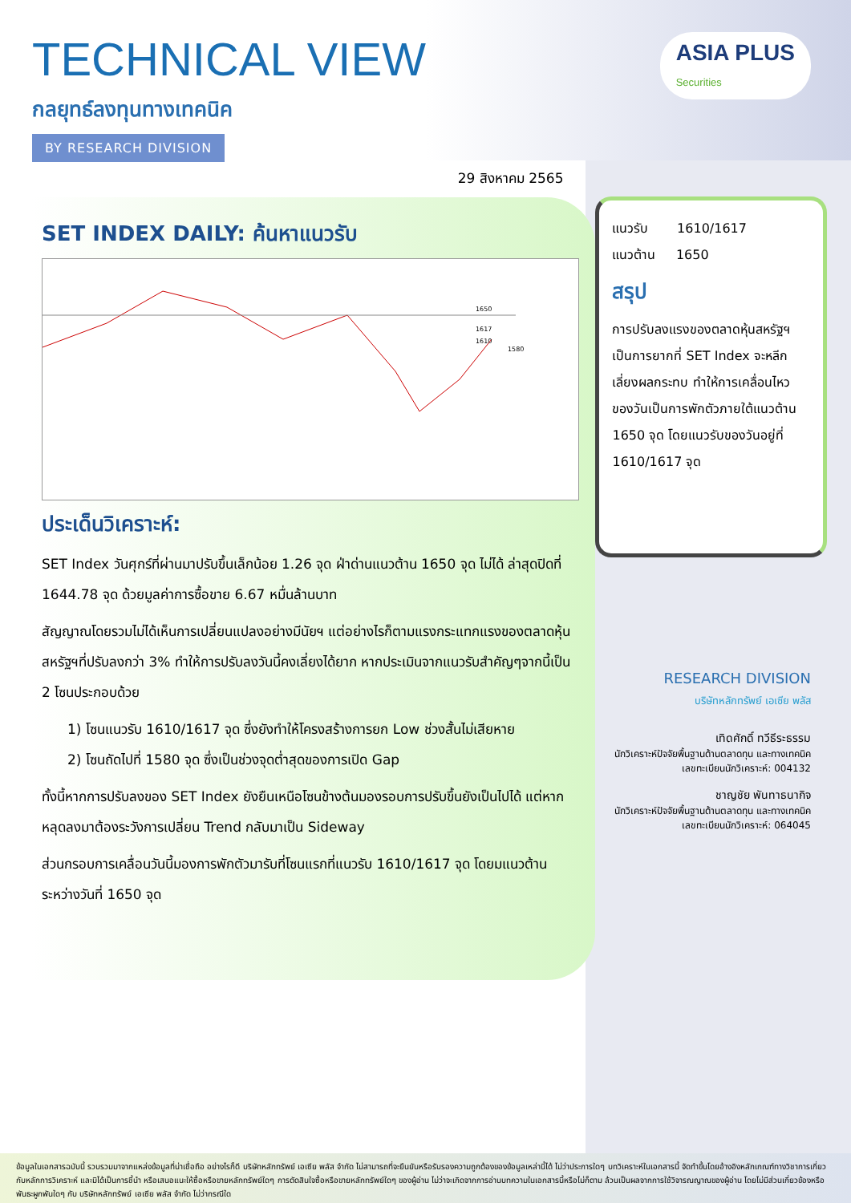ASIA PLUS
Securities
TECHNICAL VIEW
กลยุทธ์ลงทุนทางเทคนิค
BY RESEARCH DIVISION
29 สิงหาคม 2565
SET INDEX DAILY: ค้นหาแนวรับ
1650
1617
1610
1580
ประเด็นวิเคราะห์:
SET Index วันศุกร์ที่ผ่านมาปรับขึ้นเล็กน้อย 1.26 จุด ฝ่าด่านแนวต้าน 1650 จุด ไม่ได้ ล่าสุดปิดที่ 1644.78 จุด ด้วยมูลค่าการซื้อขาย 6.67 หมื่นล้านบาท
สัญญาณโดยรวมไม่ได้เห็นการเปลี่ยนแปลงอย่างมีนัยฯ แต่อย่างไรก็ตามแรงกระแทกแรงของตลาดหุ้นสหรัฐฯที่ปรับลงกว่า 3% ทำให้การปรับลงวันนี้คงเลี่ยงได้ยาก หากประเมินจากแนวรับสำคัญๆจากนี้เป็น 2 โซนประกอบด้วย
1) โซนแนวรับ 1610/1617 จุด ซึ่งยังทำให้โครงสร้างการยก Low ช่วงสั้นไม่เสียหาย
2) โซนถัดไปที่ 1580 จุด ซึ่งเป็นช่วงจุดต่ำสุดของการเปิด Gap
ทั้งนี้หากการปรับลงของ SET Index ยังยืนเหนือโซนข้างต้นมองรอบการปรับขึ้นยังเป็นไปได้ แต่หากหลุดลงมาต้องระวังการเปลี่ยน Trend กลับมาเป็น Sideway
ส่วนกรอบการเคลื่อนวันนี้มองการพักตัวมารับที่โซนแรกที่แนวรับ 1610/1617 จุด โดยมแนวต้านระหว่างวันที่ 1650 จุด
แนวรับ 1610/1617
แนวต้าน 1650
สรุป
การปรับลงแรงของตลาดหุ้นสหรัฐฯ เป็นการยากที่ SET Index จะหลีกเลี่ยงผลกระทบ ทำให้การเคลื่อนไหวของวันเป็นการพักตัวภายใต้แนวต้าน 1650 จุด โดยแนวรับของวันอยู่ที่ 1610/1617 จุด
RESEARCH DIVISION
บริษัทหลักทรัพย์ เอเซีย พลัส
เทิดศักดิ์ ทวีธีระธรรม
นักวิเคราะห์ปัจจัยพื้นฐานด้านตลาดทุน และทางเทคนิค
เลขทะเบียนนักวิเคราะห์: 004132
ชาญชัย พันทาธนากิจ
นักวิเคราะห์ปัจจัยพื้นฐานด้านตลาดทุน และทางเทคนิค
เลขทะเบียนนักวิเคราะห์: 064045
ข้อมูลในเอกสารฉบับนี้ รวบรวมมาจากแหล่งข้อมูลที่น่าเชื่อถือ อย่างไรก็ดี บริษัทหลักทรัพย์ เอเซีย พลัส จำกัด ไม่สามารถที่จะยืนยันหรือรับรองความถูกต้องของข้อมูลเหล่านี้ได้ ไม่ว่าประการใดๆ บทวิเคราะห์ในเอกสารนี้ จัดทำขึ้นโดยอ้างอิงหลักเกณฑ์ทางวิชาการเกี่ยวกับหลักการวิเคราะห์ และมิได้เป็นการชี้นำ หรือเสนอแนะให้ซื้อหรือขายหลักทรัพย์ใดๆ การตัดสินใจซื้อหรือขายหลักทรัพย์ใดๆ ของผู้อ่าน ไม่ว่าจะเกิดจากการอ่านบทความในเอกสารนี้หรือไม่ก็ตาม ล้วนเป็นผลจากการใช้วิจารณญาณของผู้อ่าน โดยไม่มีส่วนเกี่ยวข้องหรือพันธะผูกพันใดๆ กับ บริษัทหลักทรัพย์ เอเซีย พลัส จำกัด ไม่ว่ากรณีใด